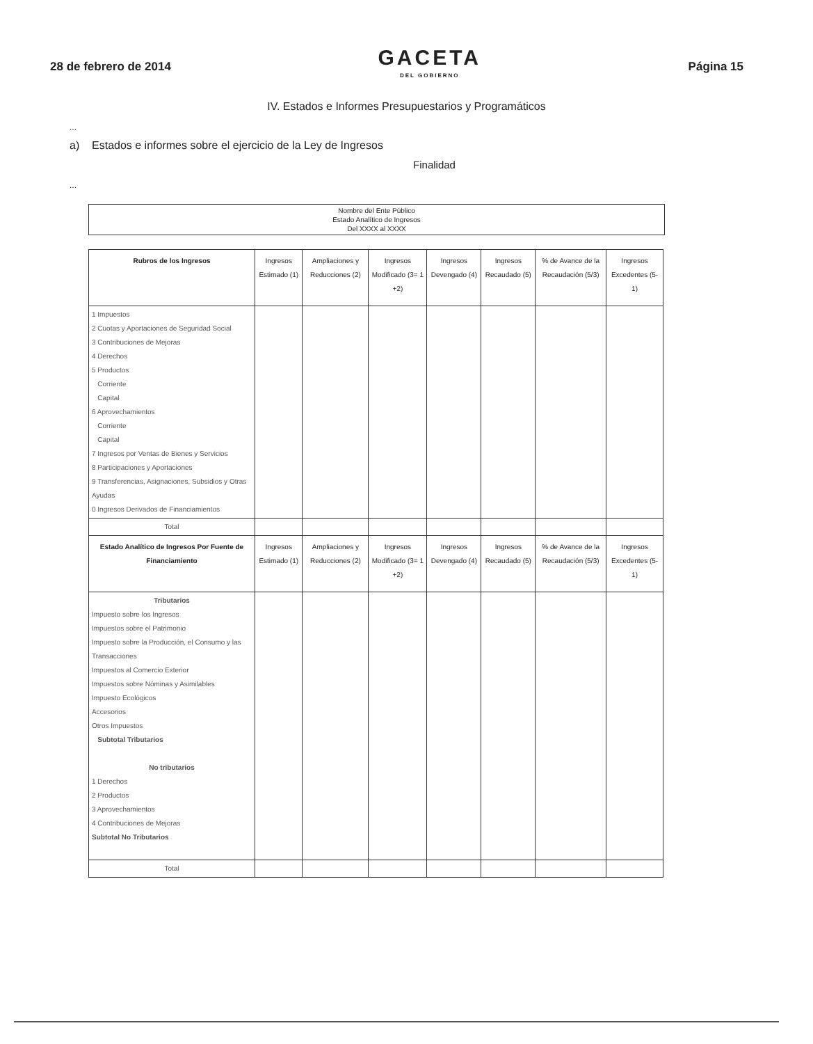28 de febrero de 2014
GACETA
DEL GOBIERNO
Página 15
IV. Estados e Informes Presupuestarios y Programáticos
...
a) Estados e informes sobre el ejercicio de la Ley de Ingresos
Finalidad
...
Nombre del Ente Público
Estado Analítico de Ingresos
Del XXXX al XXXX
| Rubros de los Ingresos | Ingresos Estimado (1) | Ampliaciones y Reducciones (2) | Ingresos Modificado (3= 1 +2) | Ingresos Devengado (4) | Ingresos Recaudado (5) | % de Avance de la Recaudación (5/3) | Ingresos Excedentes (5-1) |
| --- | --- | --- | --- | --- | --- | --- | --- |
| 1 Impuestos 2 Cuotas y Aportaciones de Seguridad Social 3 Contribuciones de Mejoras 4 Derechos 5 Productos Corriente Capital 6 Aprovechamientos Corriente Capital 7 Ingresos por Ventas de Bienes y Servicios 8 Participaciones y Aportaciones 9 Transferencias, Asignaciones, Subsidios y Otras Ayudas 0 Ingresos Derivados de Financiamientos | | | | | | | |
| Total | | | | | | | |
| Estado Analítico de Ingresos Por Fuente de Financiamiento | Ingresos Estimado (1) | Ampliaciones y Reducciones (2) | Ingresos Modificado (3= 1 +2) | Ingresos Devengado (4) | Ingresos Recaudado (5) | % de Avance de la Recaudación (5/3) | Ingresos Excedentes (5-1) |
| Tributarios Impuesto sobre los Ingresos Impuestos sobre el Patrimonio Impuesto sobre la Producción, el Consumo y las Transacciones Impuestos al Comercio Exterior Impuestos sobre Nóminas y Asimilables Impuesto Ecológicos Accesorios Otros Impuestos Subtotal Tributarios No tributarios 1 Derechos 2 Productos 3 Aprovechamientos 4 Contribuciones de Mejoras Subtotal No Tributarios | | | | | | | |
| Total | | | | | | | |